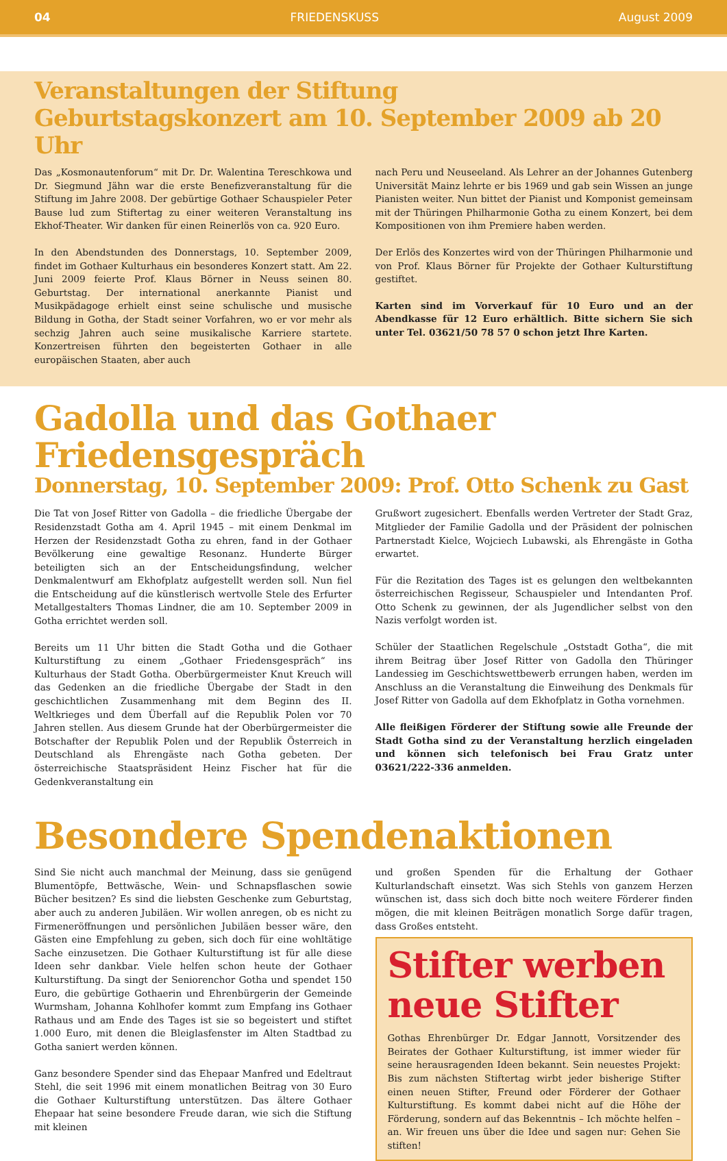04 FRIEDENSKUSS August 2009
Veranstaltungen der Stiftung
Geburtstagskonzert am 10. September 2009 ab 20 Uhr
Das „Kosmonautenforum“ mit Dr. Dr. Walentina Tereschkowa und Dr. Siegmund Jähn war die erste Benefizveranstaltung für die Stiftung im Jahre 2008. Der gebürtige Gothaer Schauspieler Peter Bause lud zum Stiftertag zu einer weiteren Veranstaltung ins Ekhof-Theater. Wir danken für einen Reinerlös von ca. 920 Euro.
In den Abendstunden des Donnerstags, 10. September 2009, findet im Gothaer Kulturhaus ein besonderes Konzert statt. Am 22. Juni 2009 feierte Prof. Klaus Börner in Neuss seinen 80. Geburtstag. Der international anerkannte Pianist und Musikpädagoge erhielt einst seine schulische und musische Bildung in Gotha, der Stadt seiner Vorfahren, wo er vor mehr als sechzig Jahren auch seine musikalische Karriere startete. Konzertreisen führten den begeisterten Gothaer in alle europäischen Staaten, aber auch
nach Peru und Neuseeland. Als Lehrer an der Johannes Gutenberg Universität Mainz lehrte er bis 1969 und gab sein Wissen an junge Pianisten weiter. Nun bittet der Pianist und Komponist gemeinsam mit der Thüringen Philharmonie Gotha zu einem Konzert, bei dem Kompositionen von ihm Premiere haben werden.
Der Erlös des Konzertes wird von der Thüringen Philharmonie und von Prof. Klaus Börner für Projekte der Gothaer Kulturstiftung gestiftet.
Karten sind im Vorverkauf für 10 Euro und an der Abendkasse für 12 Euro erhältlich. Bitte sichern Sie sich unter Tel. 03621/50 78 57 0 schon jetzt Ihre Karten.
Gadolla und das Gothaer Friedensgespräch
Donnerstag, 10. September 2009: Prof. Otto Schenk zu Gast
Die Tat von Josef Ritter von Gadolla – die friedliche Übergabe der Residenzstadt Gotha am 4. April 1945 – mit einem Denkmal im Herzen der Residenzstadt Gotha zu ehren, fand in der Gothaer Bevölkerung eine gewaltige Resonanz. Hunderte Bürger beteiligten sich an der Entscheidungsfindung, welcher Denkmalentwurf am Ekhofplatz aufgestellt werden soll. Nun fiel die Entscheidung auf die künstlerisch wertvolle Stele des Erfurter Metallgestalters Thomas Lindner, die am 10. September 2009 in Gotha errichtet werden soll.
Bereits um 11 Uhr bitten die Stadt Gotha und die Gothaer Kulturstiftung zu einem „Gothaer Friedensgespräch“ ins Kulturhaus der Stadt Gotha. Oberbürgermeister Knut Kreuch will das Gedenken an die friedliche Übergabe der Stadt in den geschichtlichen Zusammenhang mit dem Beginn des II. Weltkrieges und dem Überfall auf die Republik Polen vor 70 Jahren stellen. Aus diesem Grunde hat der Oberbürgermeister die Botschafter der Republik Polen und der Republik Österreich in Deutschland als Ehrengäste nach Gotha gebeten. Der österreichische Staatspräsident Heinz Fischer hat für die Gedenkveranstaltung ein
Grußwort zugesichert. Ebenfalls werden Vertreter der Stadt Graz, Mitglieder der Familie Gadolla und der Präsident der polnischen Partnerstadt Kielce, Wojciech Lubawski, als Ehrengäste in Gotha erwartet.
Für die Rezitation des Tages ist es gelungen den weltbekannten österreichischen Regisseur, Schauspieler und Intendanten Prof. Otto Schenk zu gewinnen, der als Jugendlicher selbst von den Nazis verfolgt worden ist.
Schüler der Staatlichen Regelschule „Oststadt Gotha“, die mit ihrem Beitrag über Josef Ritter von Gadolla den Thüringer Landessieg im Geschichtswettbewerb errungen haben, werden im Anschluss an die Veranstaltung die Einweihung des Denkmals für Josef Ritter von Gadolla auf dem Ekhofplatz in Gotha vornehmen.
Alle fleißigen Förderer der Stiftung sowie alle Freunde der Stadt Gotha sind zu der Veranstaltung herzlich eingeladen und können sich telefonisch bei Frau Gratz unter 03621/222-336 anmelden.
Besondere Spendenaktionen
Sind Sie nicht auch manchmal der Meinung, dass sie genügend Blumentöpfe, Bettwäsche, Wein- und Schnapsflaschen sowie Bücher besitzen? Es sind die liebsten Geschenke zum Geburtstag, aber auch zu anderen Jubiläen. Wir wollen anregen, ob es nicht zu Firmeneröffnungen und persönlichen Jubiläen besser wäre, den Gästen eine Empfehlung zu geben, sich doch für eine wohltätige Sache einzusetzen. Die Gothaer Kulturstiftung ist für alle diese Ideen sehr dankbar. Viele helfen schon heute der Gothaer Kulturstiftung. Da singt der Seniorenchor Gotha und spendet 150 Euro, die gebürtige Gothaerin und Ehrenbürgerin der Gemeinde Wurmsham, Johanna Kohlhofer kommt zum Empfang ins Gothaer Rathaus und am Ende des Tages ist sie so begeistert und stiftet 1.000 Euro, mit denen die Bleiglasfenster im Alten Stadtbad zu Gotha saniert werden können.
Ganz besondere Spender sind das Ehepaar Manfred und Edeltraut Stehl, die seit 1996 mit einem monatlichen Beitrag von 30 Euro die Gothaer Kulturstiftung unterstützen. Das ältere Gothaer Ehepaar hat seine besondere Freude daran, wie sich die Stiftung mit kleinen
und großen Spenden für die Erhaltung der Gothaer Kulturlandschaft einsetzt. Was sich Stehls von ganzem Herzen wünschen ist, dass sich doch bitte noch weitere Förderer finden mögen, die mit kleinen Beiträgen monatlich Sorge dafür tragen, dass Großes entsteht.
Stifter werben
neue Stifter
Gothas Ehrenbürger Dr. Edgar Jannott, Vorsitzender des Beirates der Gothaer Kulturstiftung, ist immer wieder für seine herausragenden Ideen bekannt. Sein neuestes Projekt: Bis zum nächsten Stiftertag wirbt jeder bisherige Stifter einen neuen Stifter, Freund oder Förderer der Gothaer Kulturstiftung. Es kommt dabei nicht auf die Höhe der Förderung, sondern auf das Bekenntnis – Ich möchte helfen – an. Wir freuen uns über die Idee und sagen nur: Gehen Sie stiften!